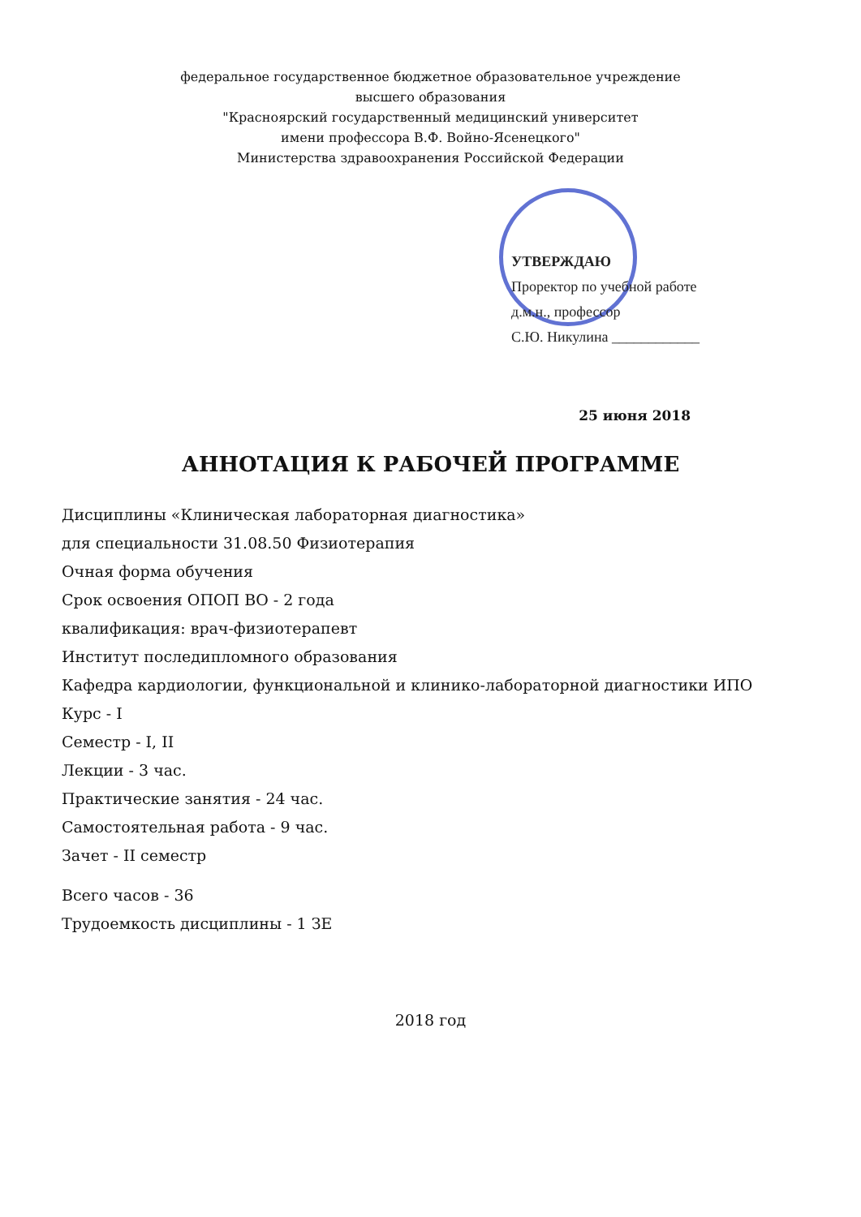федеральное государственное бюджетное образовательное учреждение
высшего образования
"Красноярский государственный медицинский университет
имени профессора В.Ф. Войно-Ясенецкого"
Министерства здравоохранения Российской Федерации
УТВЕРЖДАЮ
Проректор по учебной работе
д.м.н., профессор
С.Ю. Никулина ____________
25 июня 2018
АННОТАЦИЯ К РАБОЧЕЙ ПРОГРАММЕ
Дисциплины «Клиническая лабораторная диагностика»
для специальности 31.08.50 Физиотерапия
Очная форма обучения
Срок освоения ОПОП ВО - 2 года
квалификация: врач-физиотерапевт
Институт последипломного образования
Кафедра кардиологии, функциональной и клинико-лабораторной диагностики ИПО
Курс - I
Семестр - I, II
Лекции - 3 час.
Практические занятия - 24 час.
Самостоятельная работа - 9 час.
Зачет - II семестр
Всего часов - 36
Трудоемкость дисциплины - 1 ЗЕ
2018 год